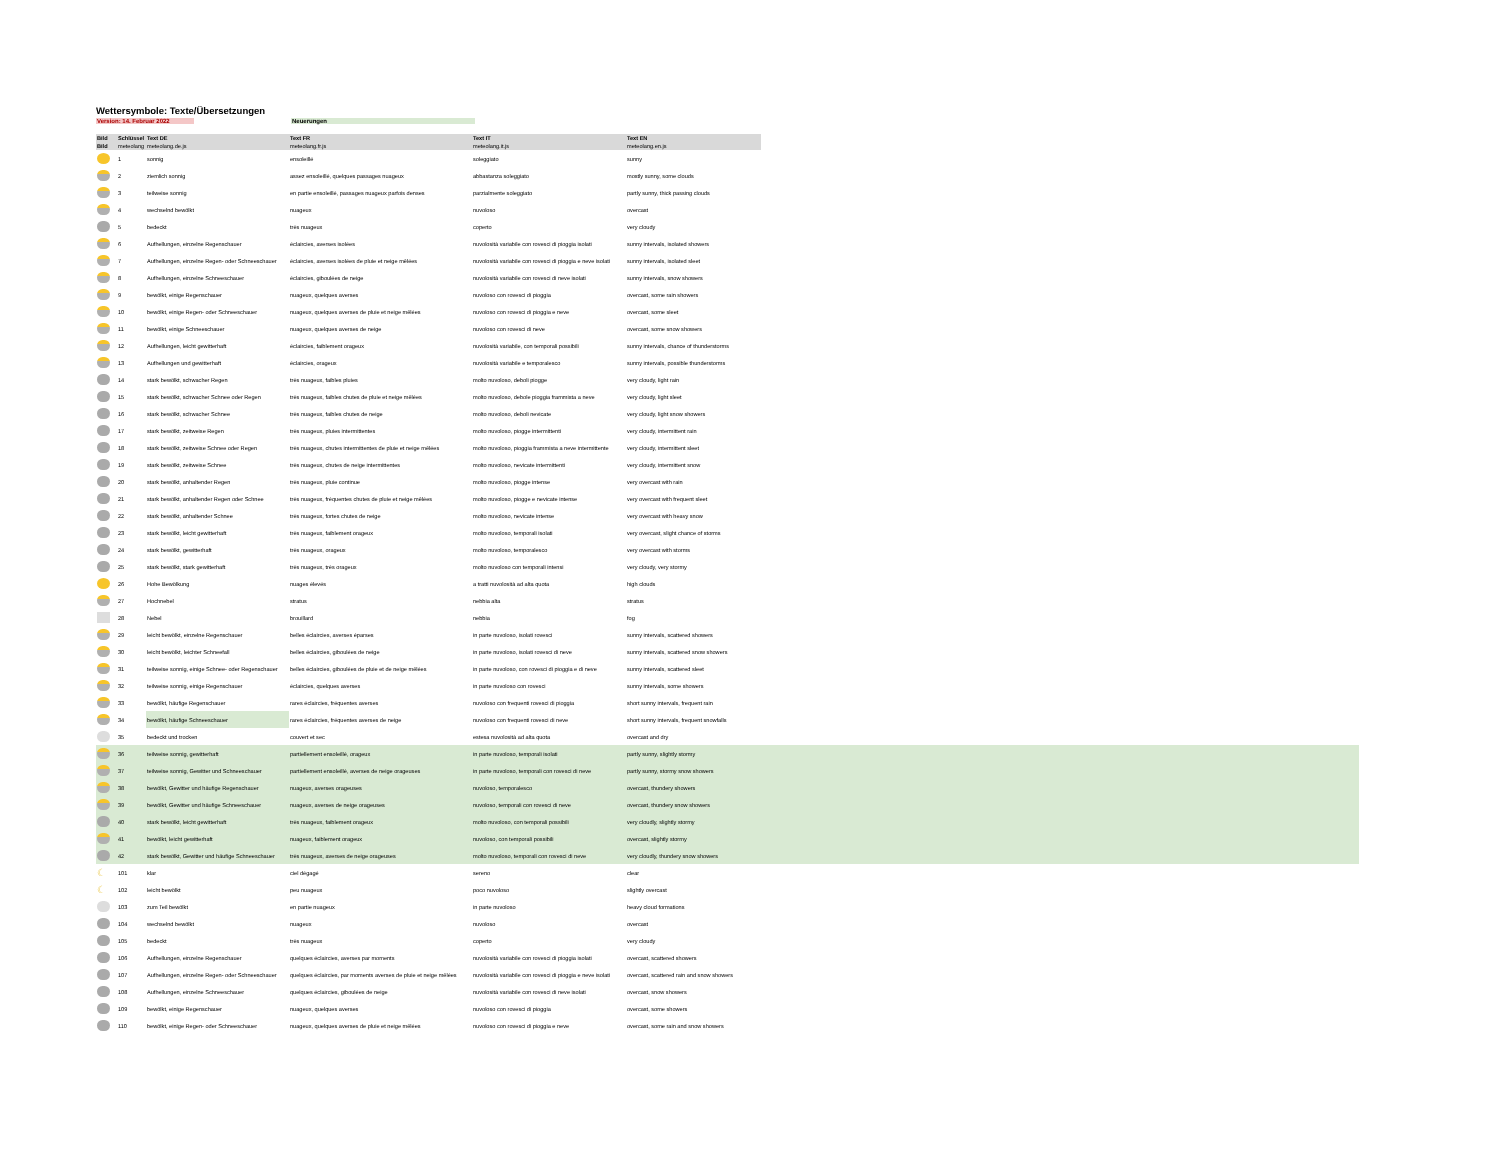Wettersymbole: Texte/Übersetzungen
Version: 14. Februar 2022 Neuerungen
| Bild | Schlüssel | Text DE | Text FR | Text IT | Text EN | |
| --- | --- | --- | --- | --- | --- | --- |
| Bild | meteolang | meteolang.de.js | meteolang.fr.js | meteolang.it.js | meteolang.en.js | |
| | 1 | sonnig | ensoleillé | soleggiato | sunny | |
| | 2 | ziemlich sonnig | assez ensoleillé, quelques passages nuageux | abbastanza soleggiato | mostly sunny, some clouds | |
| | 3 | teilweise sonnig | en partie ensoleillé, passages nuageux parfois denses | parzialmente soleggiato | partly sunny, thick passing clouds | |
| | 4 | wechselnd bewölkt | nuageux | nuvoloso | overcast | |
| | 5 | bedeckt | très nuageux | coperto | very cloudy | |
| | 6 | Aufhellungen, einzelne Regenschauer | éclaircies, averses isolées | nuvolosità variabile con rovesci di pioggia isolati | sunny intervals, isolated showers | |
| | 7 | Aufhellungen, einzelne Regen- oder Schneeschauer | éclaircies, averses isolées de pluie et neige mêlées | nuvolosità variabile con rovesci di pioggia e neve isolati | sunny intervals, isolated sleet | |
| | 8 | Aufhellungen, einzelne Schneeschauer | éclaircies, giboulées de neige | nuvolosità variabile con rovesci di neve isolati | sunny intervals, snow showers | |
| | 9 | bewölkt, einige Regenschauer | nuageux, quelques averses | nuvoloso con rovesci di pioggia | overcast, some rain showers | |
| | 10 | bewölkt, einige Regen- oder Schneeschauer | nuageux, quelques averses de pluie et neige mêlées | nuvoloso con rovesci di pioggia e neve | overcast, some sleet | |
| | 11 | bewölkt, einige Schneeschauer | nuageux, quelques averses de neige | nuvoloso con rovesci di neve | overcast, some snow showers | |
| | 12 | Aufhellungen, leicht gewitterhaft | éclaircies, faiblement orageux | nuvolosità variabile, con temporali possibili | sunny intervals, chance of thunderstorms | |
| | 13 | Aufhellungen und gewitterhaft | éclaircies, orageux | nuvolosità variabile e temporalesco | sunny intervals, possible thunderstorms | |
| | 14 | stark bewölkt, schwacher Regen | très nuageux, faibles pluies | molto nuvoloso, deboli piogge | very cloudy, light rain | |
| | 15 | stark bewölkt, schwacher Schnee oder Regen | très nuageux, faibles chutes de pluie et neige mêlées | molto nuvoloso, debole pioggia frammista a neve | very cloudy, light sleet | |
| | 16 | stark bewölkt, schwacher Schnee | très nuageux, faibles chutes de neige | molto nuvoloso, deboli nevicate | very cloudy, light snow showers | |
| | 17 | stark bewölkt, zeitweise Regen | très nuageux, pluies intermittentes | molto nuvoloso, piogge intermittenti | very cloudy, intermittent rain | |
| | 18 | stark bewölkt, zeitweise Schnee oder Regen | très nuageux, chutes intermittentes de pluie et neige mêlées | molto nuvoloso, pioggia frammista a neve intermittente | very cloudy, intermittent sleet | |
| | 19 | stark bewölkt, zeitweise Schnee | très nuageux, chutes de neige intermittentes | molto nuvoloso, nevicate intermittenti | very cloudy, intermittent snow | |
| | 20 | stark bewölkt, anhaltender Regen | très nuageux, pluie continue | molto nuvoloso, piogge intense | very overcast with rain | |
| | 21 | stark bewölkt, anhaltender Regen oder Schnee | très nuageux, fréquentes chutes de pluie et neige mêlées | molto nuvoloso, piogge e nevicate intense | very overcast with frequent sleet | |
| | 22 | stark bewölkt, anhaltender Schnee | très nuageux, fortes chutes de neige | molto nuvoloso, nevicate intense | very overcast with heavy snow | |
| | 23 | stark bewölkt, leicht gewitterhaft | très nuageux, faiblement orageux | molto nuvoloso, temporali isolati | very overcast, slight chance of storms | |
| | 24 | stark bewölkt, gewitterhaft | très nuageux, orageux | molto nuvoloso, temporalesco | very overcast with storms | |
| | 25 | stark bewölkt, stark gewitterhaft | très nuageux, très orageux | molto nuvoloso con temporali intensi | very cloudy, very stormy | |
| | 26 | Hohe Bewölkung | nuages élevés | a tratti nuvolosità ad alta quota | high clouds | |
| | 27 | Hochnebel | stratus | nebbia alta | stratus | |
| | 28 | Nebel | brouillard | nebbia | fog | |
| | 29 | leicht bewölkt, einzelne Regenschauer | belles éclaircies, averses éparses | in parte nuvoloso, isolati rovesci | sunny intervals, scattered showers | |
| | 30 | leicht bewölkt, leichter Schneefall | belles éclaircies, giboulées de neige | in parte nuvoloso, isolati rovesci di neve | sunny intervals, scattered snow showers | |
| | 31 | teilweise sonnig, einige Schnee- oder Regenschauer | belles éclaircies, giboulées de pluie et de neige mêlées | in parte nuvoloso, con rovesci di pioggia e di neve | sunny intervals, scattered sleet | |
| | 32 | teilweise sonnig, einige Regenschauer | éclaircies, quelques averses | in parte nuvoloso con rovesci | sunny intervals, some showers | |
| | 33 | bewölkt, häufige Regenschauer | rares éclaircies, fréquentes averses | nuvoloso con frequenti rovesci di pioggia | short sunny intervals, frequent rain | |
| | 34 | bewölkt, häufige Schneeschauer | rares éclaircies, fréquentes averses de neige | nuvoloso con frequenti rovesci di neve | short sunny intervals, frequent snowfalls | |
| | 35 | bedeckt und trocken | couvert et sec | estesa nuvolosità ad alta quota | overcast and dry | |
| | 36 | teilweise sonnig, gewitterhaft | partiellement ensoleillé, orageux | in parte nuvoloso, temporali isolati | partly sunny, slightly stormy | |
| | 37 | teilweise sonnig, Gewitter und Schneeschauer | partiellement ensoleillé, averses de neige orageuses | in parte nuvoloso, temporali con rovesci di neve | partly sunny, stormy snow showers | |
| | 38 | bewölkt, Gewitter und häufige Regenschauer | nuageux, averses orageuses | nuvoloso, temporalesco | overcast, thundery showers | |
| | 39 | bewölkt, Gewitter und häufige Schneeschauer | nuageux, averses de neige orageuses | nuvoloso, temporali con rovesci di neve | overcast, thundery snow showers | |
| | 40 | stark bewölkt, leicht gewitterhaft | très nuageux, faiblement orageux | molto nuvoloso, con temporali possibili | very cloudly, slightly stormy | |
| | 41 | bewölkt, leicht gewitterhaft | nuageux, faiblement orageux | nuvoloso, con temporali possibili | overcast, slightly stormy | |
| | 42 | stark bewölkt, Gewitter und häufige Schneeschauer | très nuageux, averses de neige orageuses | molto nuvoloso, temporali con rovesci di neve | very cloudly, thundery snow showers | |
| ☾ | 101 | klar | ciel dégagé | sereno | clear | |
| ☾ | 102 | leicht bewölkt | peu nuageux | poco nuvoloso | slightly overcast | |
| | 103 | zum Teil bewölkt | en partie nuageux | in parte nuvoloso | heavy cloud formations | |
| | 104 | wechselnd bewölkt | nuageux | nuvoloso | overcast | |
| | 105 | bedeckt | très nuageux | coperto | very cloudy | |
| | 106 | Aufhellungen, einzelne Regenschauer | quelques éclaircies, averses par moments | nuvolosità variabile con rovesci di pioggia isolati | overcast, scattered showers | |
| | 107 | Aufhellungen, einzelne Regen- oder Schneeschauer | quelques éclaircies, par moments averses de pluie et neige mêlées | nuvolosità variabile con rovesci di pioggia e neve isolati | overcast, scattered rain and snow showers | |
| | 108 | Aufhellungen, einzelne Schneeschauer | quelques éclaircies, giboulées de neige | nuvolosità variabile con rovesci di neve isolati | overcast, snow showers | |
| | 109 | bewölkt, einige Regenschauer | nuageux, quelques averses | nuvoloso con rovesci di pioggia | overcast, some showers | |
| | 110 | bewölkt, einige Regen- oder Schneeschauer | nuageux, quelques averses de pluie et neige mêlées | nuvoloso con rovesci di pioggia e neve | overcast, some rain and snow showers | |